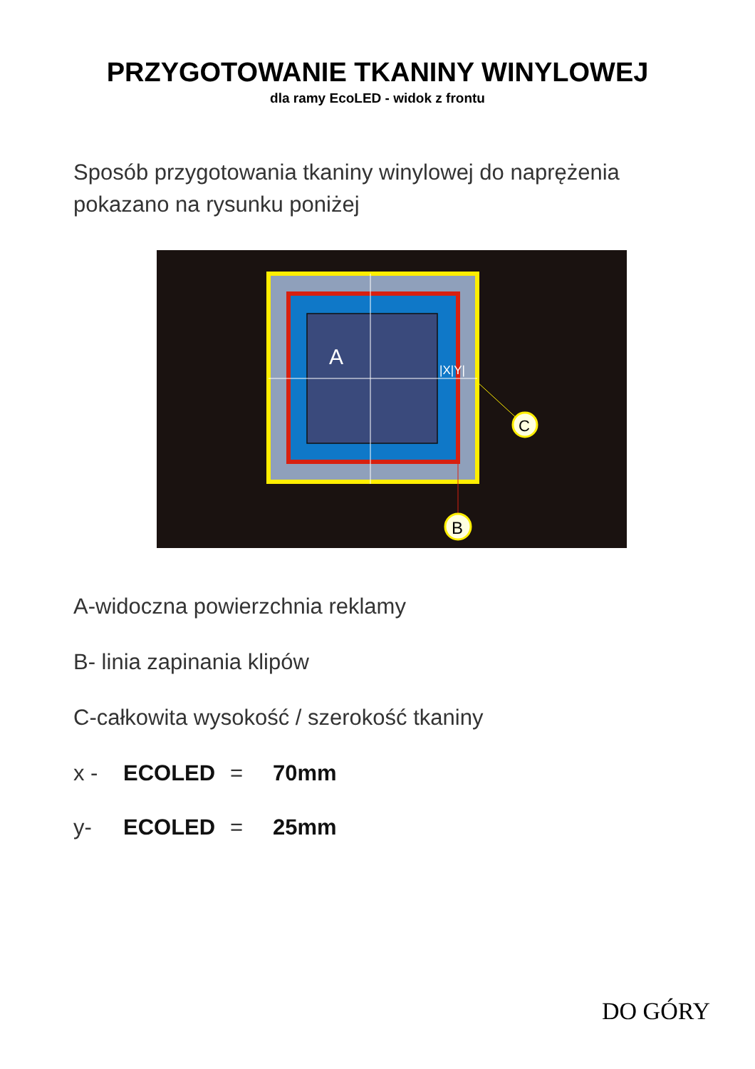PRZYGOTOWANIE TKANINY WINYLOWEJ
dla ramy EcoLED - widok z frontu
Sposób przygotowania tkaniny winylowej do naprężenia pokazano na rysunku poniżej
A
|X|Y|
C
B
A-widoczna powierzchnia reklamy
B- linia zapinania klipów
C-całkowita wysokość / szerokość tkaniny
x - ECOLED = 70mm
y- ECOLED = 25mm
DO GÓRY